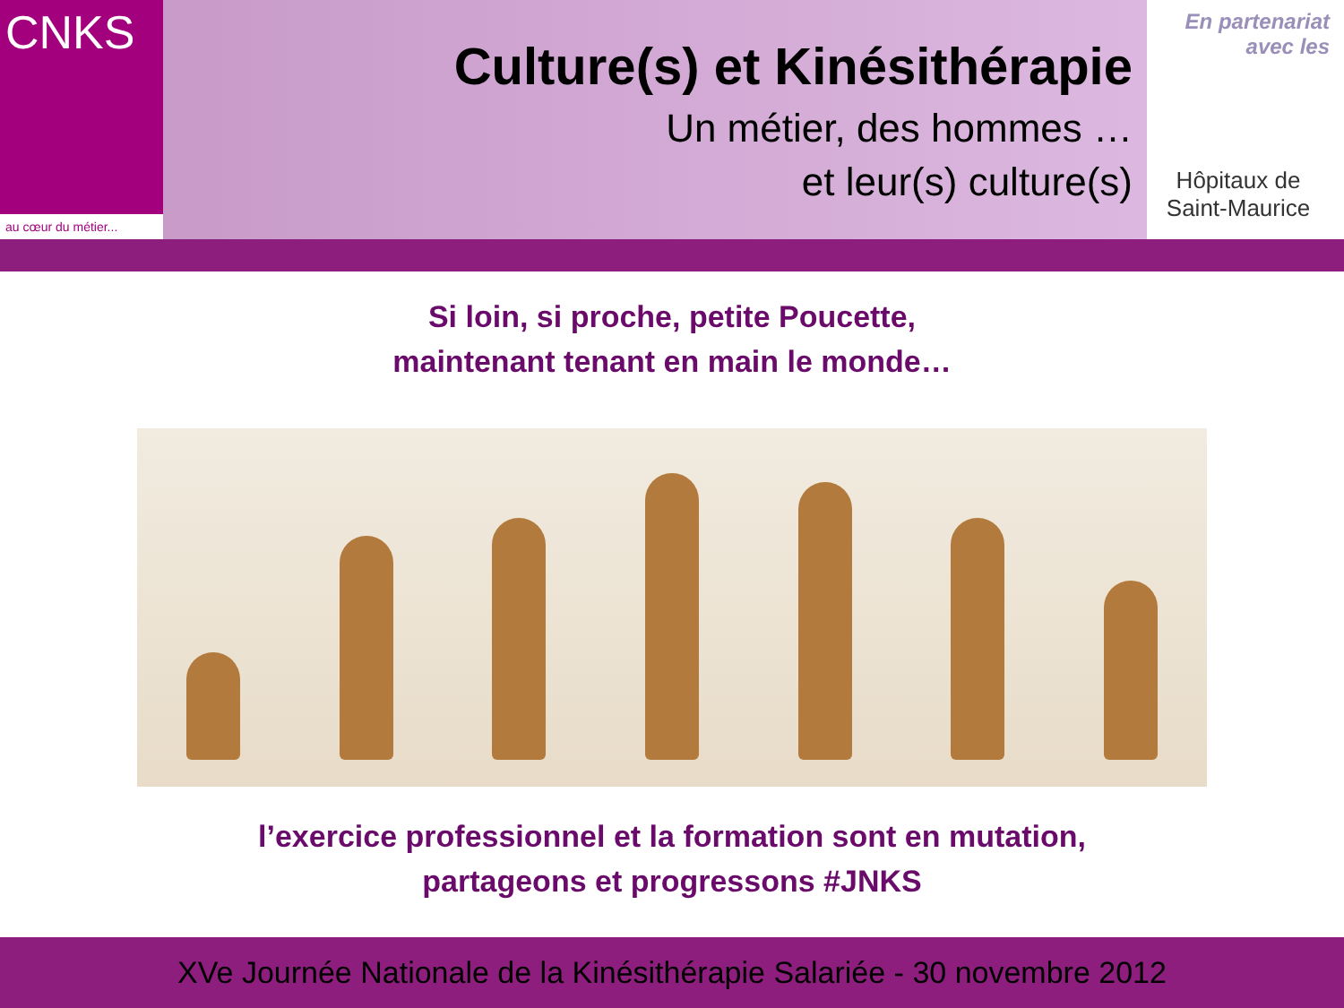CNKS
au cœur du métier...
Culture(s) et Kinésithérapie
Un métier, des hommes …
et leur(s) culture(s)
En partenariat
avec les
Hôpitaux de
Saint-Maurice
Si loin, si proche, petite Poucette,
maintenant tenant en main le monde…
l’exercice professionnel et la formation sont en mutation,
partageons et progressons #JNKS
XVe Journée Nationale de la Kinésithérapie Salariée - 30 novembre 2012